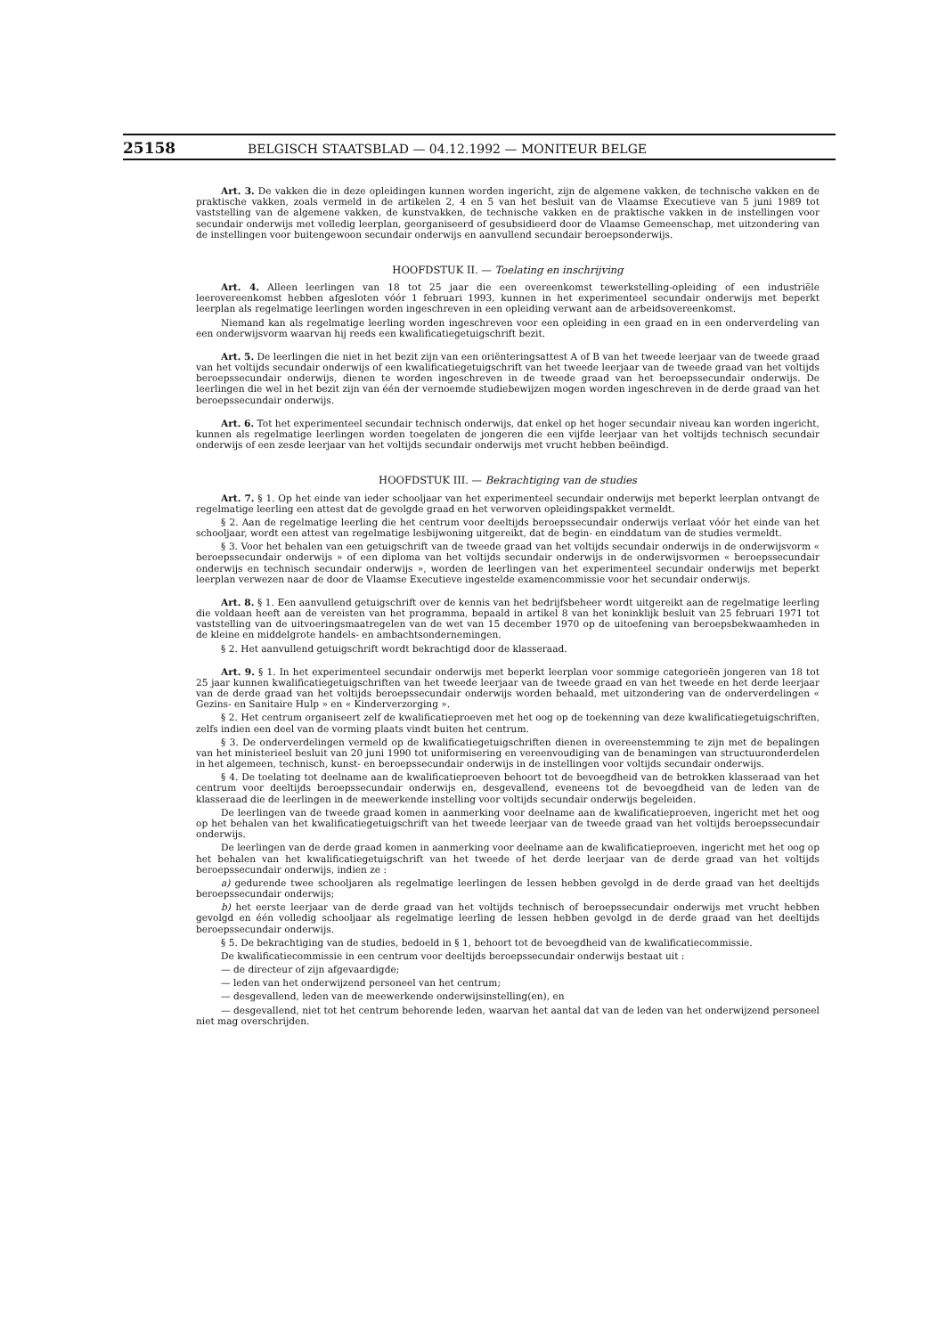25158 BELGISCH STAATSBLAD — 04.12.1992 — MONITEUR BELGE
Art. 3. De vakken die in deze opleidingen kunnen worden ingericht, zijn de algemene vakken, de technische vakken en de praktische vakken, zoals vermeld in de artikelen 2, 4 en 5 van het besluit van de Vlaamse Executieve van 5 juni 1989 tot vaststelling van de algemene vakken, de kunstvakken, de technische vakken en de praktische vakken in de instellingen voor secundair onderwijs met volledig leerplan, georganiseerd of gesubsidieerd door de Vlaamse Gemeenschap, met uitzondering van de instellingen voor buitengewoon secundair onderwijs en aanvullend secundair beroepsonderwijs.
HOOFDSTUK II. — Toelating en inschrijving
Art. 4. Alleen leerlingen van 18 tot 25 jaar die een overeenkomst tewerkstelling-opleiding of een industriële leerovereenkomst hebben afgesloten vóór 1 februari 1993, kunnen in het experimenteel secundair onderwijs met beperkt leerplan als regelmatige leerlingen worden ingeschreven in een opleiding verwant aan de arbeidsovereenkomst.
Niemand kan als regelmatige leerling worden ingeschreven voor een opleiding in een graad en in een onderverdeling van een onderwijsvorm waarvan hij reeds een kwalificatiegetuigschrift bezit.
Art. 5. De leerlingen die niet in het bezit zijn van een oriënteringsattest A of B van het tweede leerjaar van de tweede graad van het voltijds secundair onderwijs of een kwalificatiegetuigschrift van het tweede leerjaar van de tweede graad van het voltijds beroepssecundair onderwijs, dienen te worden ingeschreven in de tweede graad van het beroepssecundair onderwijs. De leerlingen die wel in het bezit zijn van één der vernoemde studiebewijzen mogen worden ingeschreven in de derde graad van het beroepssecundair onderwijs.
Art. 6. Tot het experimenteel secundair technisch onderwijs, dat enkel op het hoger secundair niveau kan worden ingericht, kunnen als regelmatige leerlingen worden toegelaten de jongeren die een vijfde leerjaar van het voltijds technisch secundair onderwijs of een zesde leerjaar van het voltijds secundair onderwijs met vrucht hebben beëindigd.
HOOFDSTUK III. — Bekrachtiging van de studies
Art. 7. § 1. Op het einde van ieder schooljaar van het experimenteel secundair onderwijs met beperkt leerplan ontvangt de regelmatige leerling een attest dat de gevolgde graad en het verworven opleidingspakket vermeldt.
§ 2. Aan de regelmatige leerling die het centrum voor deeltijds beroepssecundair onderwijs verlaat vóór het einde van het schooljaar, wordt een attest van regelmatige lesbijwoning uitgereikt, dat de begin- en einddatum van de studies vermeldt.
§ 3. Voor het behalen van een getuigschrift van de tweede graad van het voltijds secundair onderwijs in de onderwijsvorm « beroepssecundair onderwijs » of een diploma van het voltijds secundair onderwijs in de onderwijsvormen « beroepssecundair onderwijs en technisch secundair onderwijs », worden de leerlingen van het experimenteel secundair onderwijs met beperkt leerplan verwezen naar de door de Vlaamse Executieve ingestelde examencommissie voor het secundair onderwijs.
Art. 8. § 1. Een aanvullend getuigschrift over de kennis van het bedrijfsbeheer wordt uitgereikt aan de regelmatige leerling die voldaan heeft aan de vereisten van het programma, bepaald in artikel 8 van het koninklijk besluit van 25 februari 1971 tot vaststelling van de uitvoeringsmaatregelen van de wet van 15 december 1970 op de uitoefening van beroepsbekwaamheden in de kleine en middelgrote handels- en ambachtsondernemingen.
§ 2. Het aanvullend getuigschrift wordt bekrachtigd door de klasseraad.
Art. 9. § 1. In het experimenteel secundair onderwijs met beperkt leerplan voor sommige categorieën jongeren van 18 tot 25 jaar kunnen kwalificatiegetuigschriften van het tweede leerjaar van de tweede graad en van het tweede en het derde leerjaar van de derde graad van het voltijds beroepssecundair onderwijs worden behaald, met uitzondering van de onderverdelingen « Gezins- en Sanitaire Hulp » en « Kinderverzorging ».
§ 2. Het centrum organiseert zelf de kwalificatieproeven met het oog op de toekenning van deze kwalificatiegetuigschriften, zelfs indien een deel van de vorming plaats vindt buiten het centrum.
§ 3. De onderverdelingen vermeld op de kwalificatiegetuigschriften dienen in overeenstemming te zijn met de bepalingen van het ministerieel besluit van 20 juni 1990 tot uniformisering en vereenvoudiging van de benamingen van structuuronderdelen in het algemeen, technisch, kunst- en beroepssecundair onderwijs in de instellingen voor voltijds secundair onderwijs.
§ 4. De toelating tot deelname aan de kwalificatieproeven behoort tot de bevoegdheid van de betrokken klasseraad van het centrum voor deeltijds beroepssecundair onderwijs en, desgevallend, eveneens tot de bevoegdheid van de leden van de klasseraad die de leerlingen in de meewerkende instelling voor voltijds secundair onderwijs begeleiden.
De leerlingen van de tweede graad komen in aanmerking voor deelname aan de kwalificatieproeven, ingericht met het oog op het behalen van het kwalificatiegetuigschrift van het tweede leerjaar van de tweede graad van het voltijds beroepssecundair onderwijs.
De leerlingen van de derde graad komen in aanmerking voor deelname aan de kwalificatieproeven, ingericht met het oog op het behalen van het kwalificatiegetuigschrift van het tweede of het derde leerjaar van de derde graad van het voltijds beroepssecundair onderwijs, indien ze :
a) gedurende twee schooljaren als regelmatige leerlingen de lessen hebben gevolgd in de derde graad van het deeltijds beroepssecundair onderwijs;
b) het eerste leerjaar van de derde graad van het voltijds technisch of beroepssecundair onderwijs met vrucht hebben gevolgd en één volledig schooljaar als regelmatige leerling de lessen hebben gevolgd in de derde graad van het deeltijds beroepssecundair onderwijs.
§ 5. De bekrachtiging van de studies, bedoeld in § 1, behoort tot de bevoegdheid van de kwalificatiecommissie.
De kwalificatiecommissie in een centrum voor deeltijds beroepssecundair onderwijs bestaat uit :
— de directeur of zijn afgevaardigde;
— leden van het onderwijzend personeel van het centrum;
— desgevallend, leden van de meewerkende onderwijsinstelling(en), en
— desgevallend, niet tot het centrum behorende leden, waarvan het aantal dat van de leden van het onderwijzend personeel niet mag overschrijden.